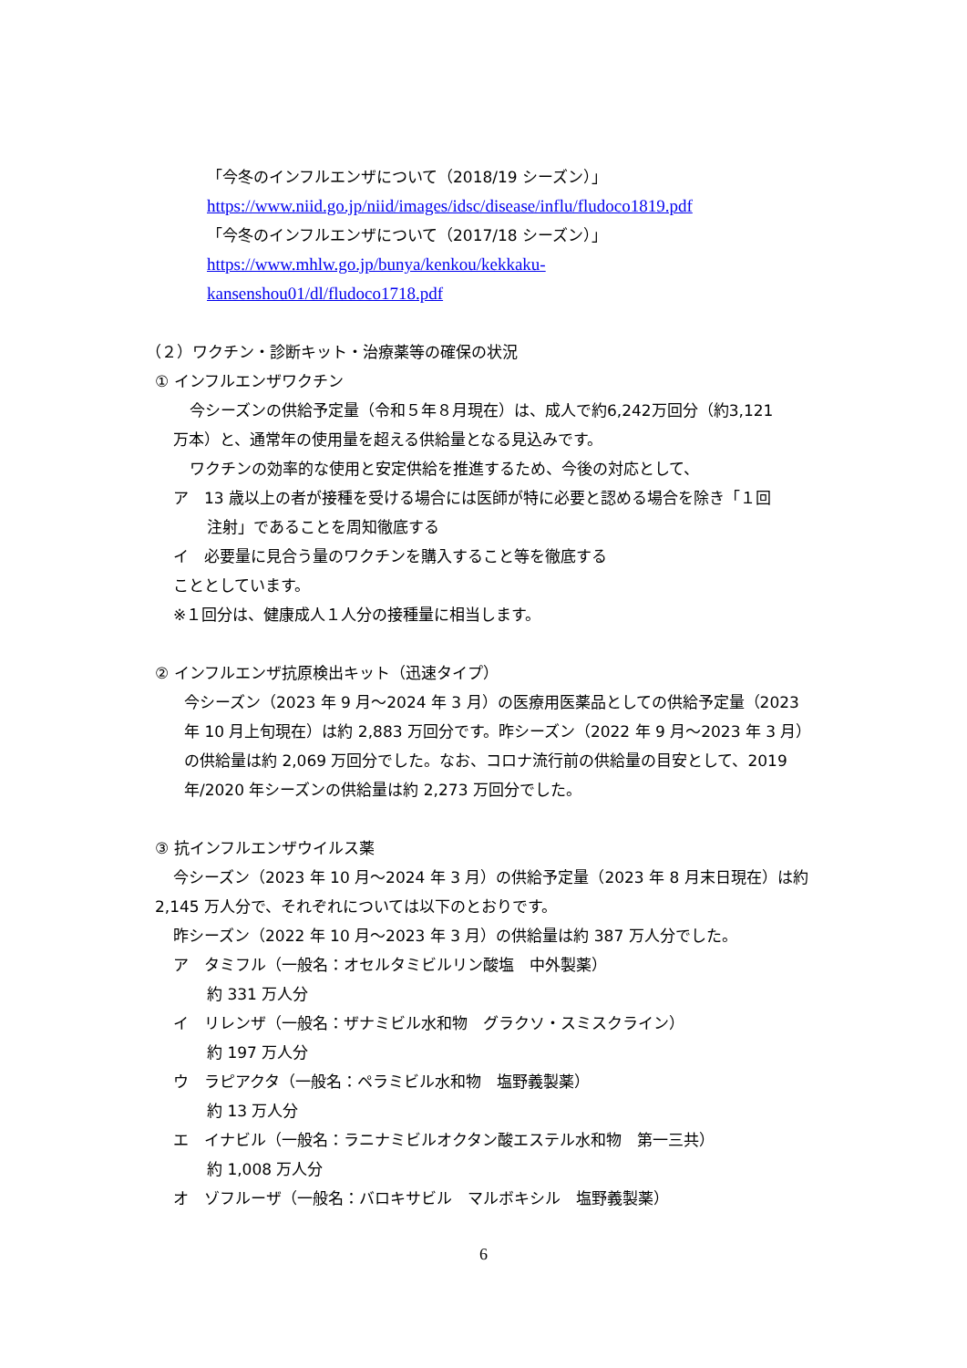「今冬のインフルエンザについて（2018/19 シーズン）」
https://www.niid.go.jp/niid/images/idsc/disease/influ/fludoco1819.pdf
「今冬のインフルエンザについて（2017/18 シーズン）」
https://www.mhlw.go.jp/bunya/kenkou/kekkaku-
kansenshou01/dl/fludoco1718.pdf
（２）ワクチン・診断キット・治療薬等の確保の状況
① インフルエンザワクチン
今シーズンの供給予定量（令和５年８月現在）は、成人で約6,242万回分（約3,121
万本）と、通常年の使用量を超える供給量となる見込みです。
ワクチンの効率的な使用と安定供給を推進するため、今後の対応として、
ア　13 歳以上の者が接種を受ける場合には医師が特に必要と認める場合を除き「１回
注射」であることを周知徹底する
イ　必要量に見合う量のワクチンを購入すること等を徹底する
こととしています。
※１回分は、健康成人１人分の接種量に相当します。
② インフルエンザ抗原検出キット（迅速タイプ）
今シーズン（2023 年 9 月～2024 年 3 月）の医療用医薬品としての供給予定量（2023
年 10 月上旬現在）は約 2,883 万回分です。昨シーズン（2022 年 9 月～2023 年 3 月）
の供給量は約 2,069 万回分でした。なお、コロナ流行前の供給量の目安として、2019
年/2020 年シーズンの供給量は約 2,273 万回分でした。
③ 抗インフルエンザウイルス薬
今シーズン（2023 年 10 月～2024 年 3 月）の供給予定量（2023 年 8 月末日現在）は約
2,145 万人分で、それぞれについては以下のとおりです。
昨シーズン（2022 年 10 月～2023 年 3 月）の供給量は約 387 万人分でした。
ア　タミフル（一般名：オセルタミビルリン酸塩　中外製薬）
約 331 万人分
イ　リレンザ（一般名：ザナミビル水和物　グラクソ・スミスクライン）
約 197 万人分
ウ　ラピアクタ（一般名：ペラミビル水和物　塩野義製薬）
約 13 万人分
エ　イナビル（一般名：ラニナミビルオクタン酸エステル水和物　第一三共）
約 1,008 万人分
オ　ゾフルーザ（一般名：バロキサビル　マルボキシル　塩野義製薬）
6